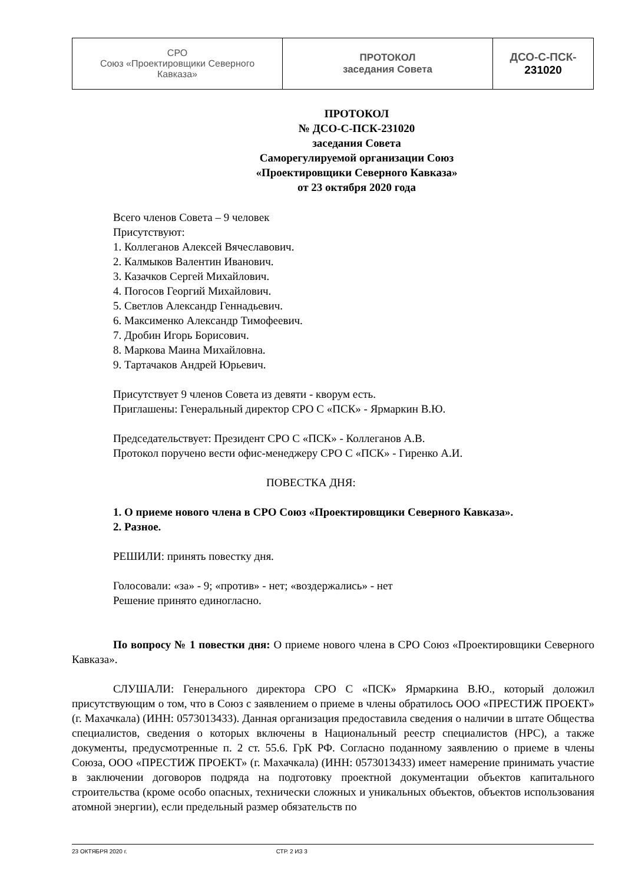| СРО Союз «Проектировщики Северного Кавказа» | ПРОТОКОЛ заседания Совета | ДСО-С-ПСК- 231020 |
ПРОТОКОЛ
№ ДСО-С-ПСК-231020
заседания Совета
Саморегулируемой организации Союз
«Проектировщики Северного Кавказа»
от 23 октября 2020 года
Всего членов Совета – 9 человек
Присутствуют:
1. Коллеганов Алексей Вячеславович.
2. Калмыков Валентин Иванович.
3. Казачков Сергей Михайлович.
4. Погосов Георгий Михайлович.
5. Светлов Александр Геннадьевич.
6. Максименко Александр Тимофеевич.
7. Дробин Игорь Борисович.
8. Маркова Маина Михайловна.
9. Тартачаков Андрей Юрьевич.
Присутствует 9 членов Совета из девяти - кворум есть.
Приглашены: Генеральный директор СРО С «ПСК» - Ярмаркин В.Ю.
Председательствует: Президент СРО С «ПСК» - Коллеганов А.В.
Протокол поручено вести офис-менеджеру СРО С «ПСК» - Гиренко А.И.
ПОВЕСТКА ДНЯ:
1. О приеме нового члена в СРО Союз «Проектировщики Северного Кавказа».
2. Разное.
РЕШИЛИ: принять повестку дня.
Голосовали: «за» - 9; «против» - нет; «воздержались» - нет
Решение принято единогласно.
По вопросу № 1 повестки дня: О приеме нового члена в СРО Союз «Проектировщики Северного Кавказа».
СЛУШАЛИ: Генерального директора СРО С «ПСК» Ярмаркина В.Ю., который доложил присутствующим о том, что в Союз с заявлением о приеме в члены обратилось ООО «ПРЕСТИЖ ПРОЕКТ» (г. Махачкала) (ИНН: 0573013433). Данная организация предоставила сведения о наличии в штате Общества специалистов, сведения о которых включены в Национальный реестр специалистов (НРС), а также документы, предусмотренные п. 2 ст. 55.6. ГрК РФ. Согласно поданному заявлению о приеме в члены Союза, ООО «ПРЕСТИЖ ПРОЕКТ» (г. Махачкала) (ИНН: 0573013433) имеет намерение принимать участие в заключении договоров подряда на подготовку проектной документации объектов капитального строительства (кроме особо опасных, технически сложных и уникальных объектов, объектов использования атомной энергии), если предельный размер обязательств по
23 ОКТЯБРЯ 2020 г. СТР. 2 ИЗ 3